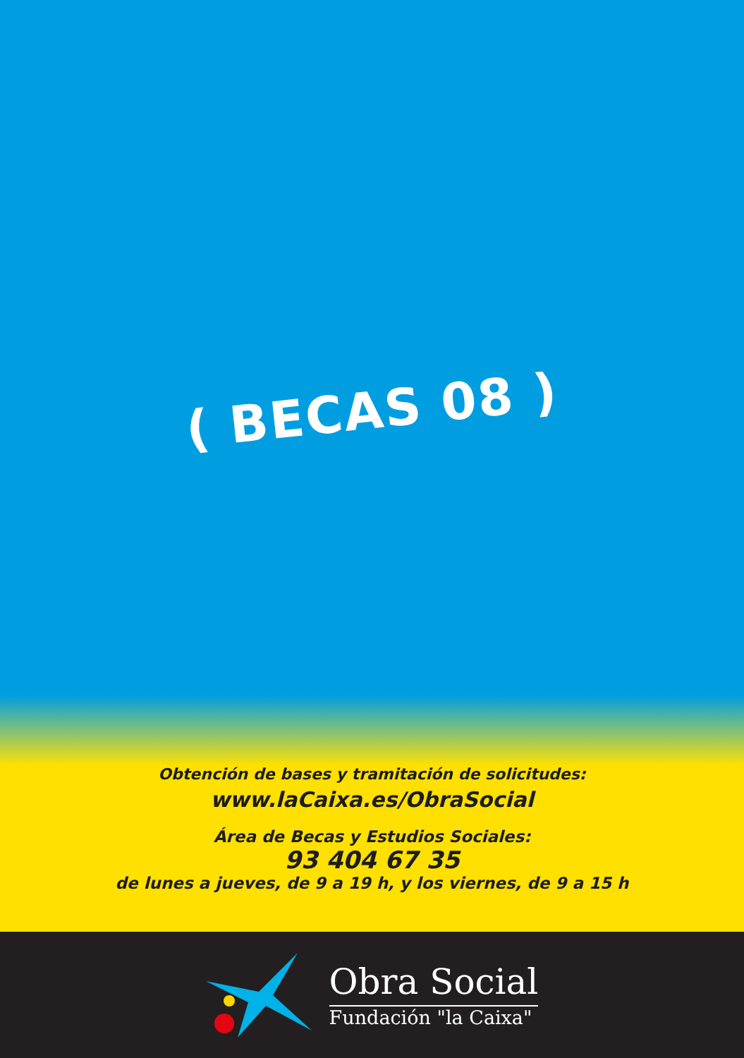( BECAS 08 )
Obtención de bases y tramitación de solicitudes:
www.laCaixa.es/ObraSocial
Área de Becas y Estudios Sociales:
93 404 67 35
de lunes a jueves, de 9 a 19 h, y los viernes, de 9 a 15 h
Obra Social
Fundación "la Caixa"